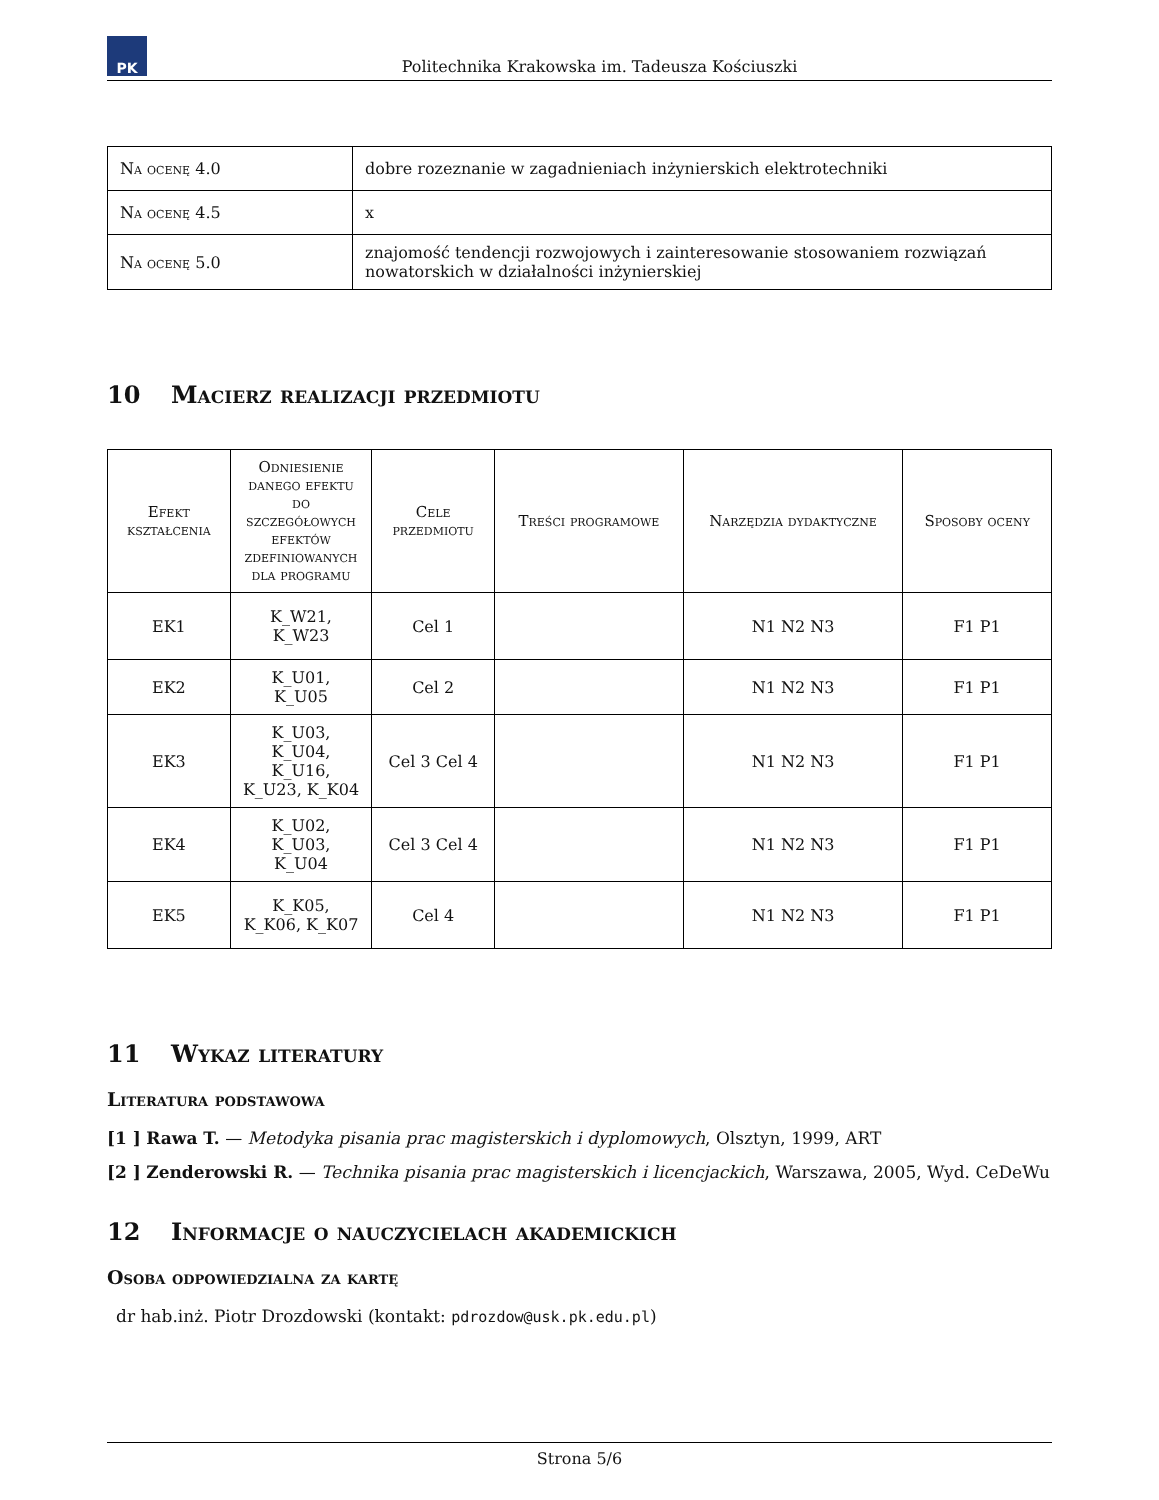PK
Politechnika Krakowska im. Tadeusza Kościuszki
| Na ocenę 4.0 | dobre rozeznanie w zagadnieniach inżynierskich elektrotechniki |
| Na ocenę 4.5 | x |
| Na ocenę 5.0 | znajomość tendencji rozwojowych i zainteresowanie stosowaniem rozwiązań nowatorskich w działalności inżynierskiej |
10 Macierz realizacji przedmiotu
| Efekt kształcenia | Odniesienie danego efektu do szczegółowych efektów zdefiniowanych dla programu | Cele przedmiotu | Treści programowe | Narzędzia dydaktyczne | Sposoby oceny |
| --- | --- | --- | --- | --- | --- |
| EK1 | K_W21, K_W23 | Cel 1 | | N1 N2 N3 | F1 P1 |
| EK2 | K_U01, K_U05 | Cel 2 | | N1 N2 N3 | F1 P1 |
| EK3 | K_U03, K_U04, K_U16, K_U23, K_K04 | Cel 3 Cel 4 | | N1 N2 N3 | F1 P1 |
| EK4 | K_U02, K_U03, K_U04 | Cel 3 Cel 4 | | N1 N2 N3 | F1 P1 |
| EK5 | K_K05, K_K06, K_K07 | Cel 4 | | N1 N2 N3 | F1 P1 |
11 Wykaz literatury
Literatura podstawowa
[1 ] Rawa T. — Metodyka pisania prac magisterskich i dyplomowych, Olsztyn, 1999, ART
[2 ] Zenderowski R. — Technika pisania prac magisterskich i licencjackich, Warszawa, 2005, Wyd. CeDeWu
12 Informacje o nauczycielach akademickich
Osoba odpowiedzialna za kartę
dr hab.inż. Piotr Drozdowski (kontakt: pdrozdow@usk.pk.edu.pl)
Strona 5/6